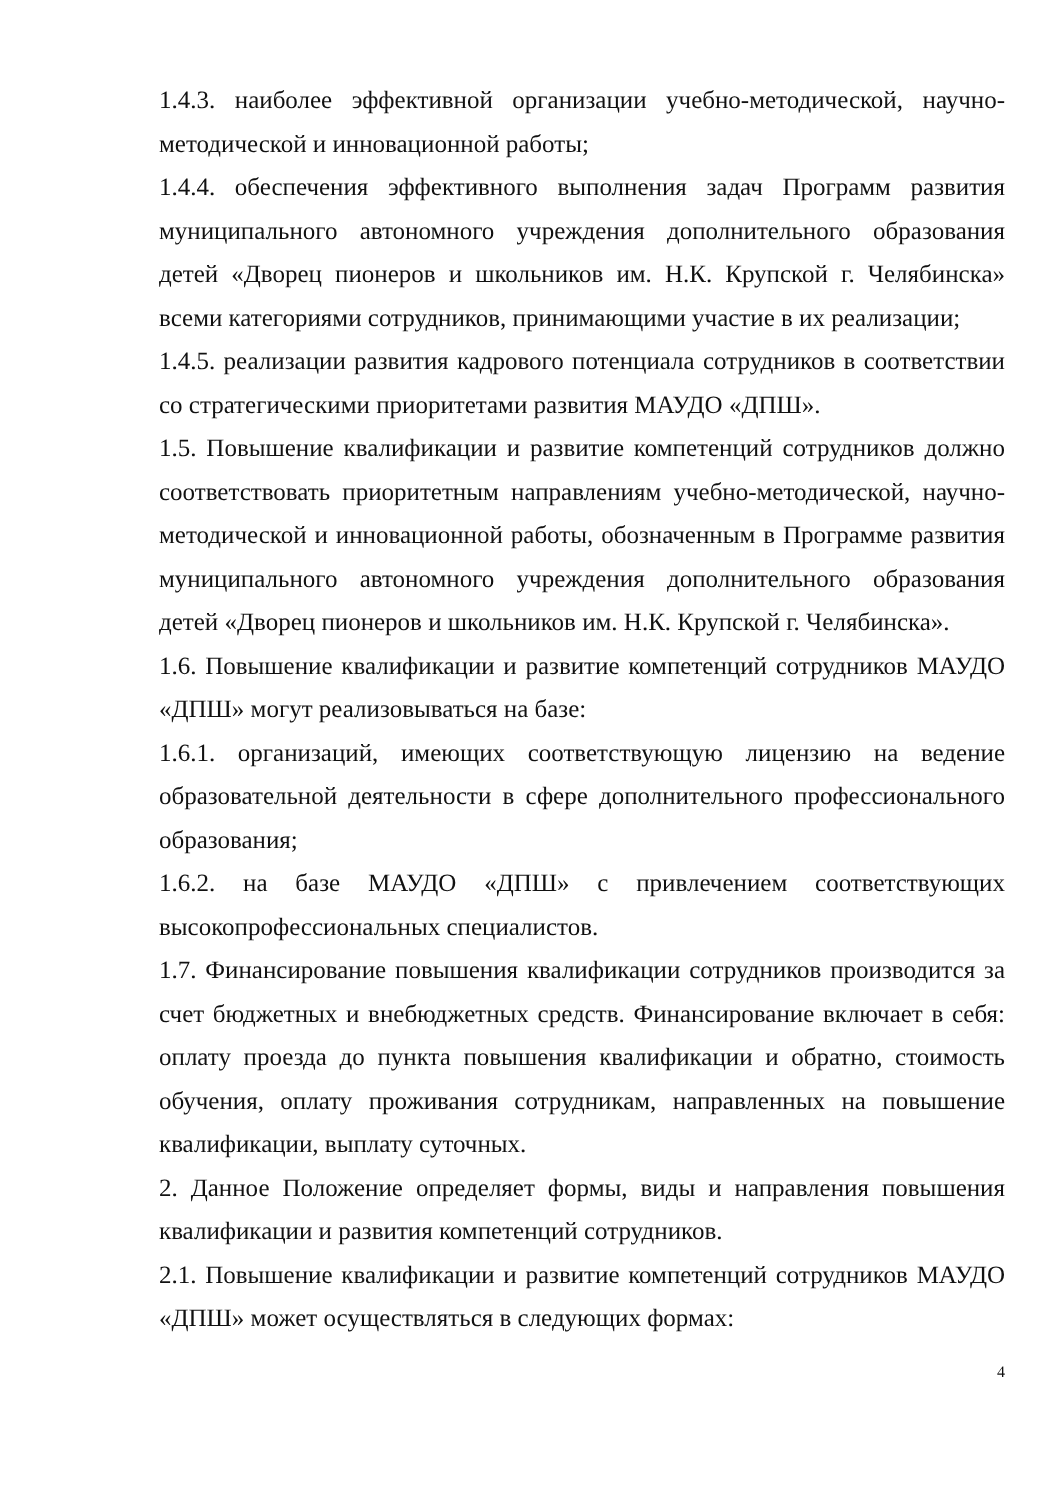1.4.3. наиболее эффективной организации учебно-методической, научно-методической и инновационной работы;
1.4.4. обеспечения эффективного выполнения задач Программ развития муниципального автономного учреждения дополнительного образования детей «Дворец пионеров и школьников им. Н.К. Крупской г. Челябинска» всеми категориями сотрудников, принимающими участие в их реализации;
1.4.5. реализации развития кадрового потенциала сотрудников в соответствии со стратегическими приоритетами развития МАУДО «ДПШ».
1.5. Повышение квалификации и развитие компетенций сотрудников должно соответствовать приоритетным направлениям учебно-методической, научно-методической и инновационной работы, обозначенным в Программе развития муниципального автономного учреждения дополнительного образования детей «Дворец пионеров и школьников им. Н.К. Крупской г. Челябинска».
1.6. Повышение квалификации и развитие компетенций сотрудников МАУДО «ДПШ» могут реализовываться на базе:
1.6.1. организаций, имеющих соответствующую лицензию на ведение образовательной деятельности в сфере дополнительного профессионального образования;
1.6.2. на базе МАУДО «ДПШ» с привлечением соответствующих высокопрофессиональных специалистов.
1.7. Финансирование повышения квалификации сотрудников производится за счет бюджетных и внебюджетных средств. Финансирование включает в себя: оплату проезда до пункта повышения квалификации и обратно, стоимость обучения, оплату проживания сотрудникам, направленных на повышение квалификации, выплату суточных.
2. Данное Положение определяет формы, виды и направления повышения квалификации и развития компетенций сотрудников.
2.1. Повышение квалификации и развитие компетенций сотрудников МАУДО «ДПШ» может осуществляться в следующих формах:
4